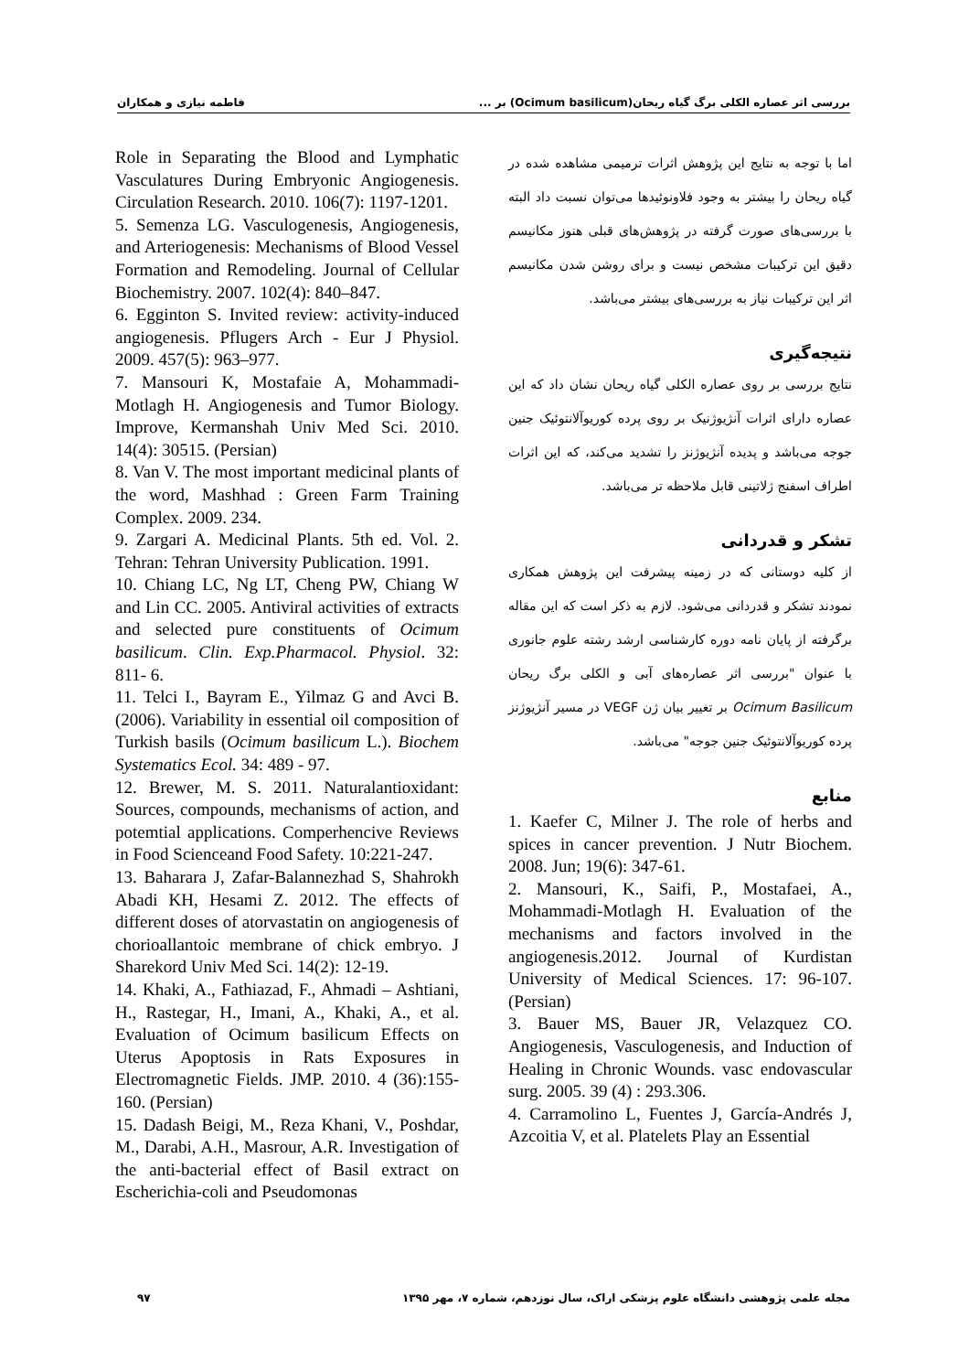بررسی اثر عصاره الکلی برگ گیاه ریحان(Ocimum basilicum) بر ... فاطمه نیازی و همکاران
اما با توجه به نتایج این پژوهش اثرات ترمیمی مشاهده شده در گیاه ریحان را بیشتر به وجود فلاونوئیدها می‌توان نسبت داد البته با بررسی‌های صورت گرفته در پژوهش‌های قبلی هنوز مکانیسم دقیق این ترکیبات مشخص نیست و برای روشن شدن مکانیسم اثر این ترکیبات نیاز به بررسی‌های بیشتر می‌باشد.
نتیجه‌گیری
نتایج بررسی بر روی عصاره الکلی گیاه ریحان نشان داد که این عصاره دارای اثرات آنژیوژنیک بر روی پرده کوریوآلانتوئیک جنین جوجه می‌باشد و پدیده آنژیوژنز را تشدید می‌کند، که این اثرات اطراف اسفنج ژلاتینی قابل ملاحظه تر می‌باشد.
تشکر و قدردانی
از کلیه دوستانی که در زمینه پیشرفت این پژوهش همکاری نمودند تشکر و قدردانی می‌شود. لازم به ذکر است که این مقاله برگرفته از پایان نامه دوره کارشناسی ارشد رشته علوم جانوری با عنوان "بررسی اثر عصاره‌های آبی و الکلی برگ ریحان Ocimum Basilicum بر تغییر بیان ژن VEGF در مسیر آنژیوژنز پرده کوریوآلانتوئیک جنین جوجه" می‌باشد.
منابع
1. Kaefer C, Milner J. The role of herbs and spices in cancer prevention. J Nutr Biochem. 2008. Jun; 19(6): 347-61.
2. Mansouri, K., Saifi, P., Mostafaei, A., Mohammadi-Motlagh H. Evaluation of the mechanisms and factors involved in the angiogenesis.2012. Journal of Kurdistan University of Medical Sciences. 17: 96-107. (Persian)
3. Bauer MS, Bauer JR, Velazquez CO. Angiogenesis, Vasculogenesis, and Induction of Healing in Chronic Wounds. vasc endovascular surg. 2005. 39 (4) : 293.306.
4. Carramolino L, Fuentes J, García-Andrés J, Azcoitia V, et al. Platelets Play an Essential
Role in Separating the Blood and Lymphatic Vasculatures During Embryonic Angiogenesis. Circulation Research. 2010. 106(7): 1197-1201.
5. Semenza LG. Vasculogenesis, Angiogenesis, and Arteriogenesis: Mechanisms of Blood Vessel Formation and Remodeling. Journal of Cellular Biochemistry. 2007. 102(4): 840–847.
6. Egginton S. Invited review: activity-induced angiogenesis. Pflugers Arch - Eur J Physiol. 2009. 457(5): 963–977.
7. Mansouri K, Mostafaie A, Mohammadi-Motlagh H. Angiogenesis and Tumor Biology. Improve, Kermanshah Univ Med Sci. 2010. 14(4): 30515. (Persian)
8. Van V. The most important medicinal plants of the word, Mashhad : Green Farm Training Complex. 2009. 234.
9. Zargari A. Medicinal Plants. 5th ed. Vol. 2. Tehran: Tehran University Publication. 1991.
10. Chiang LC, Ng LT, Cheng PW, Chiang W and Lin CC. 2005. Antiviral activities of extracts and selected pure constituents of Ocimum basilicum. Clin. Exp.Pharmacol. Physiol. 32: 811- 6.
11. Telci I., Bayram E., Yilmaz G and Avci B.(2006). Variability in essential oil composition of Turkish basils (Ocimum basilicum L.). Biochem Systematics Ecol. 34: 489 - 97.
12. Brewer, M. S. 2011. Naturalantioxidant: Sources, compounds, mechanisms of action, and potemtial applications. Comperhencive Reviews in Food Scienceand Food Safety. 10:221-247.
13. Baharara J, Zafar-Balannezhad S, Shahrokh Abadi KH, Hesami Z. 2012. The effects of different doses of atorvastatin on angiogenesis of chorioallantoic membrane of chick embryo. J Sharekord Univ Med Sci. 14(2): 12-19.
14. Khaki, A., Fathiazad, F., Ahmadi – Ashtiani, H., Rastegar, H., Imani, A., Khaki, A., et al. Evaluation of Ocimum basilicum Effects on Uterus Apoptosis in Rats Exposures in Electromagnetic Fields. JMP. 2010. 4 (36):155-160. (Persian)
15. Dadash Beigi, M., Reza Khani, V., Poshdar, M., Darabi, A.H., Masrour, A.R. Investigation of the anti-bacterial effect of Basil extract on Escherichia-coli and Pseudomonas
مجله علمی پژوهشی دانشگاه علوم پزشکی اراک، سال نوزدهم، شماره ۷، مهر ۱۳۹۵ ۹۷